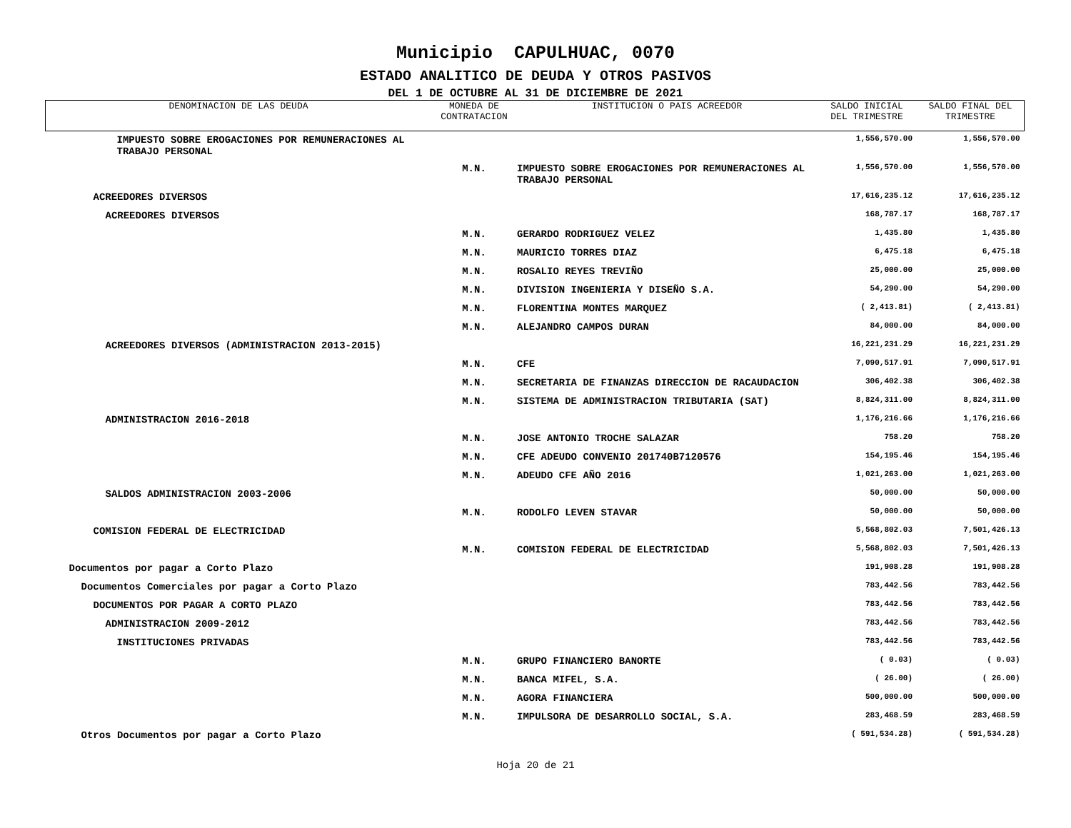Municipio CAPULHUAC, 0070
ESTADO ANALITICO DE DEUDA Y OTROS PASIVOS
DEL 1 DE OCTUBRE AL 31 DE DICIEMBRE DE 2021
| DENOMINACION DE LAS DEUDA | MONEDA DE CONTRATACION | INSTITUCION O PAIS ACREEDOR | SALDO INICIAL DEL TRIMESTRE | SALDO FINAL DEL TRIMESTRE |
| --- | --- | --- | --- | --- |
| IMPUESTO SOBRE EROGACIONES POR REMUNERACIONES AL TRABAJO PERSONAL | | | 1,556,570.00 | 1,556,570.00 |
| | M.N. | IMPUESTO SOBRE EROGACIONES POR REMUNERACIONES AL TRABAJO PERSONAL | 1,556,570.00 | 1,556,570.00 |
| ACREEDORES DIVERSOS | | | 17,616,235.12 | 17,616,235.12 |
| ACREEDORES DIVERSOS | | | 168,787.17 | 168,787.17 |
| | M.N. | GERARDO RODRIGUEZ VELEZ | 1,435.80 | 1,435.80 |
| | M.N. | MAURICIO TORRES DIAZ | 6,475.18 | 6,475.18 |
| | M.N. | ROSALIO REYES TREVIÑO | 25,000.00 | 25,000.00 |
| | M.N. | DIVISION INGENIERIA Y DISEÑO S.A. | 54,290.00 | 54,290.00 |
| | M.N. | FLORENTINA MONTES MARQUEZ | ( 2,413.81) | ( 2,413.81) |
| | M.N. | ALEJANDRO CAMPOS DURAN | 84,000.00 | 84,000.00 |
| ACREEDORES DIVERSOS (ADMINISTRACION 2013-2015) | | | 16,221,231.29 | 16,221,231.29 |
| | M.N. | CFE | 7,090,517.91 | 7,090,517.91 |
| | M.N. | SECRETARIA DE FINANZAS DIRECCION DE RACAUDACION | 306,402.38 | 306,402.38 |
| | M.N. | SISTEMA DE ADMINISTRACION TRIBUTARIA (SAT) | 8,824,311.00 | 8,824,311.00 |
| ADMINISTRACION 2016-2018 | | | 1,176,216.66 | 1,176,216.66 |
| | M.N. | JOSE ANTONIO TROCHE SALAZAR | 758.20 | 758.20 |
| | M.N. | CFE ADEUDO CONVENIO 201740B7120576 | 154,195.46 | 154,195.46 |
| | M.N. | ADEUDO CFE AÑO 2016 | 1,021,263.00 | 1,021,263.00 |
| SALDOS ADMINISTRACION 2003-2006 | | | 50,000.00 | 50,000.00 |
| | M.N. | RODOLFO LEVEN STAVAR | 50,000.00 | 50,000.00 |
| COMISION FEDERAL DE ELECTRICIDAD | | | 5,568,802.03 | 7,501,426.13 |
| | M.N. | COMISION FEDERAL DE ELECTRICIDAD | 5,568,802.03 | 7,501,426.13 |
| Documentos por pagar a Corto Plazo | | | 191,908.28 | 191,908.28 |
| Documentos Comerciales por pagar a Corto Plazo | | | 783,442.56 | 783,442.56 |
| DOCUMENTOS POR PAGAR A CORTO PLAZO | | | 783,442.56 | 783,442.56 |
| ADMINISTRACION 2009-2012 | | | 783,442.56 | 783,442.56 |
| INSTITUCIONES PRIVADAS | | | 783,442.56 | 783,442.56 |
| | M.N. | GRUPO FINANCIERO BANORTE | ( 0.03) | ( 0.03) |
| | M.N. | BANCA MIFEL, S.A. | ( 26.00) | ( 26.00) |
| | M.N. | AGORA FINANCIERA | 500,000.00 | 500,000.00 |
| | M.N. | IMPULSORA DE DESARROLLO SOCIAL, S.A. | 283,468.59 | 283,468.59 |
| Otros Documentos por pagar a Corto Plazo | | | ( 591,534.28) | ( 591,534.28) |
Hoja 20 de 21